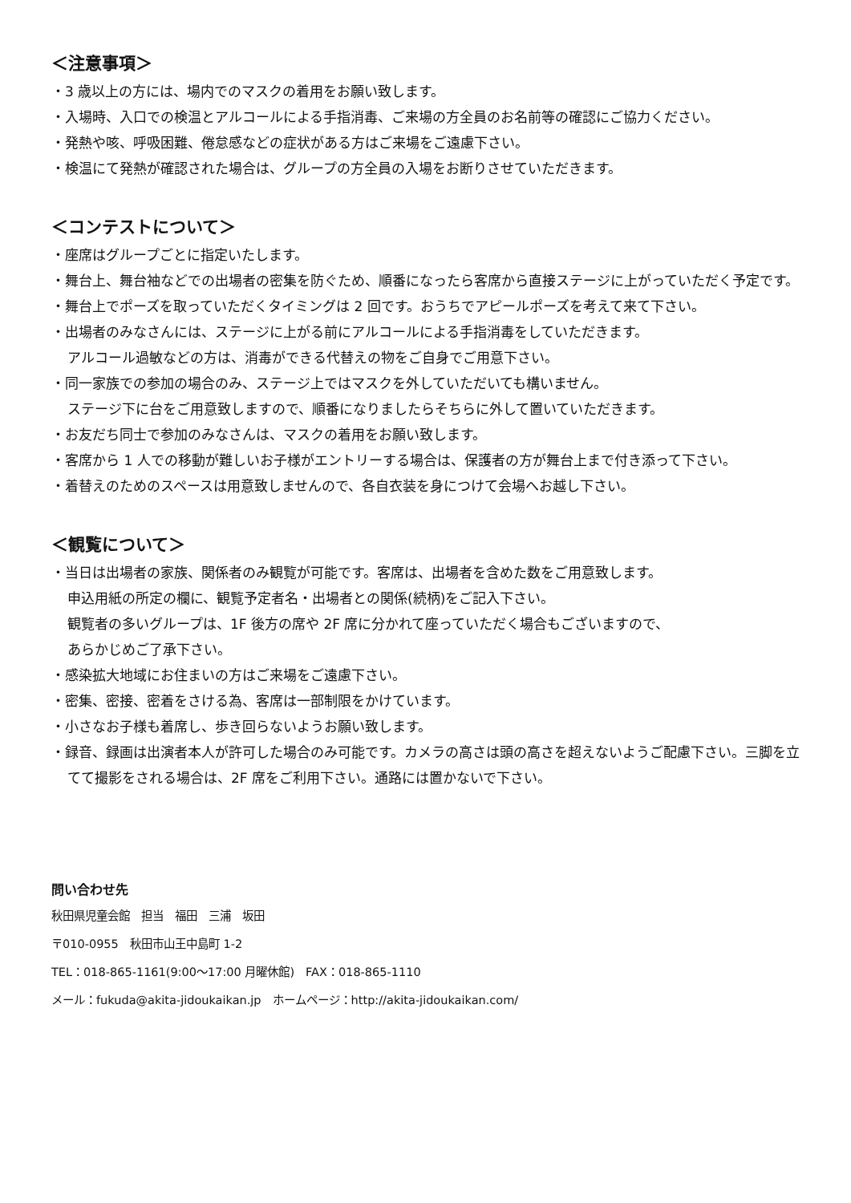＜注意事項＞
・3 歳以上の方には、場内でのマスクの着用をお願い致します。
・入場時、入口での検温とアルコールによる手指消毒、ご来場の方全員のお名前等の確認にご協力ください。
・発熱や咳、呼吸困難、倦怠感などの症状がある方はご来場をご遠慮下さい。
・検温にて発熱が確認された場合は、グループの方全員の入場をお断りさせていただきます。
＜コンテストについて＞
・座席はグループごとに指定いたします。
・舞台上、舞台袖などでの出場者の密集を防ぐため、順番になったら客席から直接ステージに上がっていただく予定です。
・舞台上でポーズを取っていただくタイミングは 2 回です。おうちでアピールポーズを考えて来て下さい。
・出場者のみなさんには、ステージに上がる前にアルコールによる手指消毒をしていただきます。
アルコール過敏などの方は、消毒ができる代替えの物をご自身でご用意下さい。
・同一家族での参加の場合のみ、ステージ上ではマスクを外していただいても構いません。
ステージ下に台をご用意致しますので、順番になりましたらそちらに外して置いていただきます。
・お友だち同士で参加のみなさんは、マスクの着用をお願い致します。
・客席から 1 人での移動が難しいお子様がエントリーする場合は、保護者の方が舞台上まで付き添って下さい。
・着替えのためのスペースは用意致しませんので、各自衣装を身につけて会場へお越し下さい。
＜観覧について＞
・当日は出場者の家族、関係者のみ観覧が可能です。客席は、出場者を含めた数をご用意致します。
申込用紙の所定の欄に、観覧予定者名・出場者との関係(続柄)をご記入下さい。
観覧者の多いグループは、1F 後方の席や 2F 席に分かれて座っていただく場合もございますので、
あらかじめご了承下さい。
・感染拡大地域にお住まいの方はご来場をご遠慮下さい。
・密集、密接、密着をさける為、客席は一部制限をかけています。
・小さなお子様も着席し、歩き回らないようお願い致します。
・録音、録画は出演者本人が許可した場合のみ可能です。カメラの高さは頭の高さを超えないようご配慮下さい。三脚を立てて撮影をされる場合は、2F 席をご利用下さい。通路には置かないで下さい。
問い合わせ先
秋田県児童会館　担当　福田　三浦　坂田
〒010-0955　秋田市山王中島町 1-2
TEL：018-865-1161(9:00～17:00 月曜休館)　FAX：018-865-1110
メール：fukuda@akita-jidoukaikan.jp　ホームページ：http://akita-jidoukaikan.com/